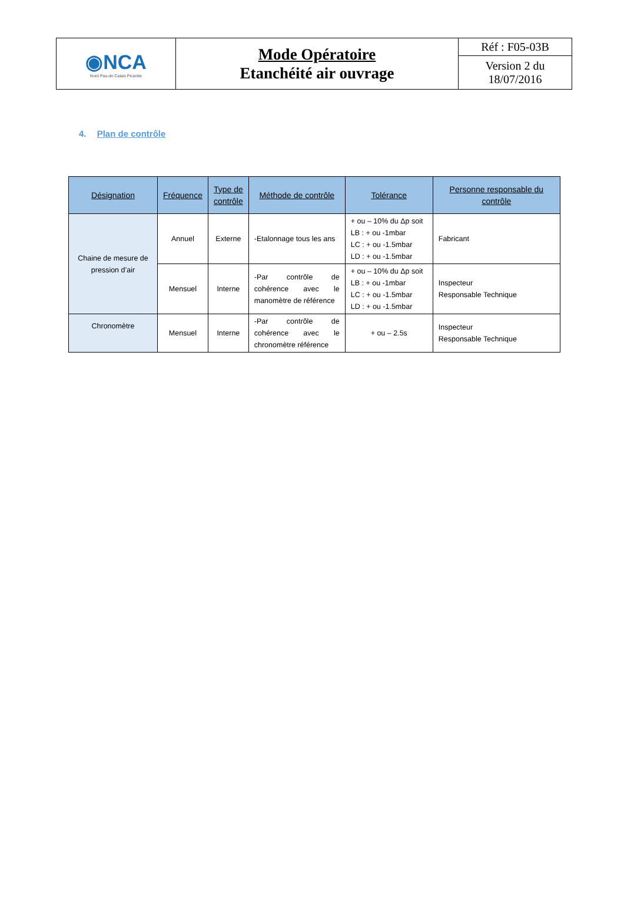| ◉NCA Nord Pas-de-Calais Picardie | Mode Opératoire Etanchéité air ouvrage | Réf : F05-03B |
| | | Version 2 du 18/07/2016 |
4. Plan de contrôle
| Désignation | Fréquence | Type de contrôle | Méthode de contrôle | Tolérance | Personne responsable du contrôle |
| --- | --- | --- | --- | --- | --- |
| Chaine de mesure de pression d’air | Annuel | Externe | -Etalonnage tous les ans | + ou – 10% du Δp soit LB : + ou -1mbar LC : + ou -1.5mbar LD : + ou -1.5mbar | Fabricant |
| | Mensuel | Interne | -Par contrôle de cohérence avec le manomètre de référence | + ou – 10% du Δp soit LB : + ou -1mbar LC : + ou -1.5mbar LD : + ou -1.5mbar | Inspecteur Responsable Technique |
| Chronomètre | Mensuel | Interne | -Par contrôle de cohérence avec le chronomètre référence | + ou – 2.5s | Inspecteur Responsable Technique |